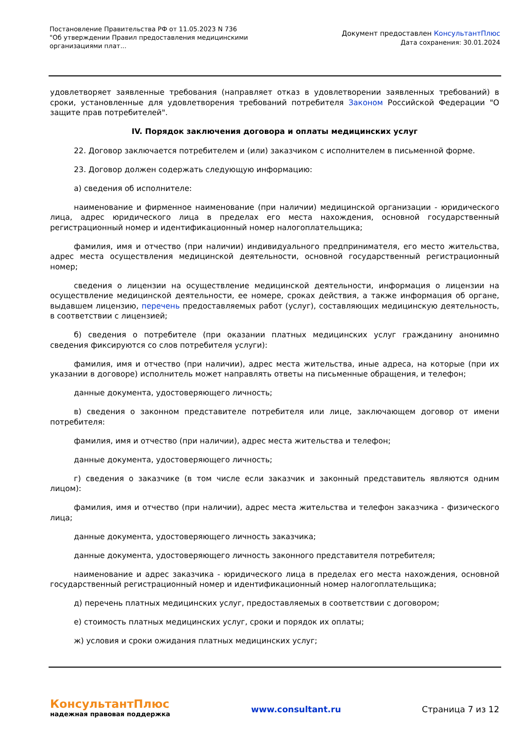Постановление Правительства РФ от 11.05.2023 N 736
"Об утверждении Правил предоставления медицинскими организациями плат...
Документ предоставлен КонсультантПлюс
Дата сохранения: 30.01.2024
удовлетворяет заявленные требования (направляет отказ в удовлетворении заявленных требований) в сроки, установленные для удовлетворения требований потребителя Законом Российской Федерации "О защите прав потребителей".
IV. Порядок заключения договора и оплаты медицинских услуг
22. Договор заключается потребителем и (или) заказчиком с исполнителем в письменной форме.
23. Договор должен содержать следующую информацию:
а) сведения об исполнителе:
наименование и фирменное наименование (при наличии) медицинской организации - юридического лица, адрес юридического лица в пределах его места нахождения, основной государственный регистрационный номер и идентификационный номер налогоплательщика;
фамилия, имя и отчество (при наличии) индивидуального предпринимателя, его место жительства, адрес места осуществления медицинской деятельности, основной государственный регистрационный номер;
сведения о лицензии на осуществление медицинской деятельности, информация о лицензии на осуществление медицинской деятельности, ее номере, сроках действия, а также информация об органе, выдавшем лицензию, перечень предоставляемых работ (услуг), составляющих медицинскую деятельность, в соответствии с лицензией;
б) сведения о потребителе (при оказании платных медицинских услуг гражданину анонимно сведения фиксируются со слов потребителя услуги):
фамилия, имя и отчество (при наличии), адрес места жительства, иные адреса, на которые (при их указании в договоре) исполнитель может направлять ответы на письменные обращения, и телефон;
данные документа, удостоверяющего личность;
в) сведения о законном представителе потребителя или лице, заключающем договор от имени потребителя:
фамилия, имя и отчество (при наличии), адрес места жительства и телефон;
данные документа, удостоверяющего личность;
г) сведения о заказчике (в том числе если заказчик и законный представитель являются одним лицом):
фамилия, имя и отчество (при наличии), адрес места жительства и телефон заказчика - физического лица;
данные документа, удостоверяющего личность заказчика;
данные документа, удостоверяющего личность законного представителя потребителя;
наименование и адрес заказчика - юридического лица в пределах его места нахождения, основной государственный регистрационный номер и идентификационный номер налогоплательщика;
д) перечень платных медицинских услуг, предоставляемых в соответствии с договором;
е) стоимость платных медицинских услуг, сроки и порядок их оплаты;
ж) условия и сроки ожидания платных медицинских услуг;
КонсультантПлюс
надежная правовая поддержка
www.consultant.ru Страница 7 из 12